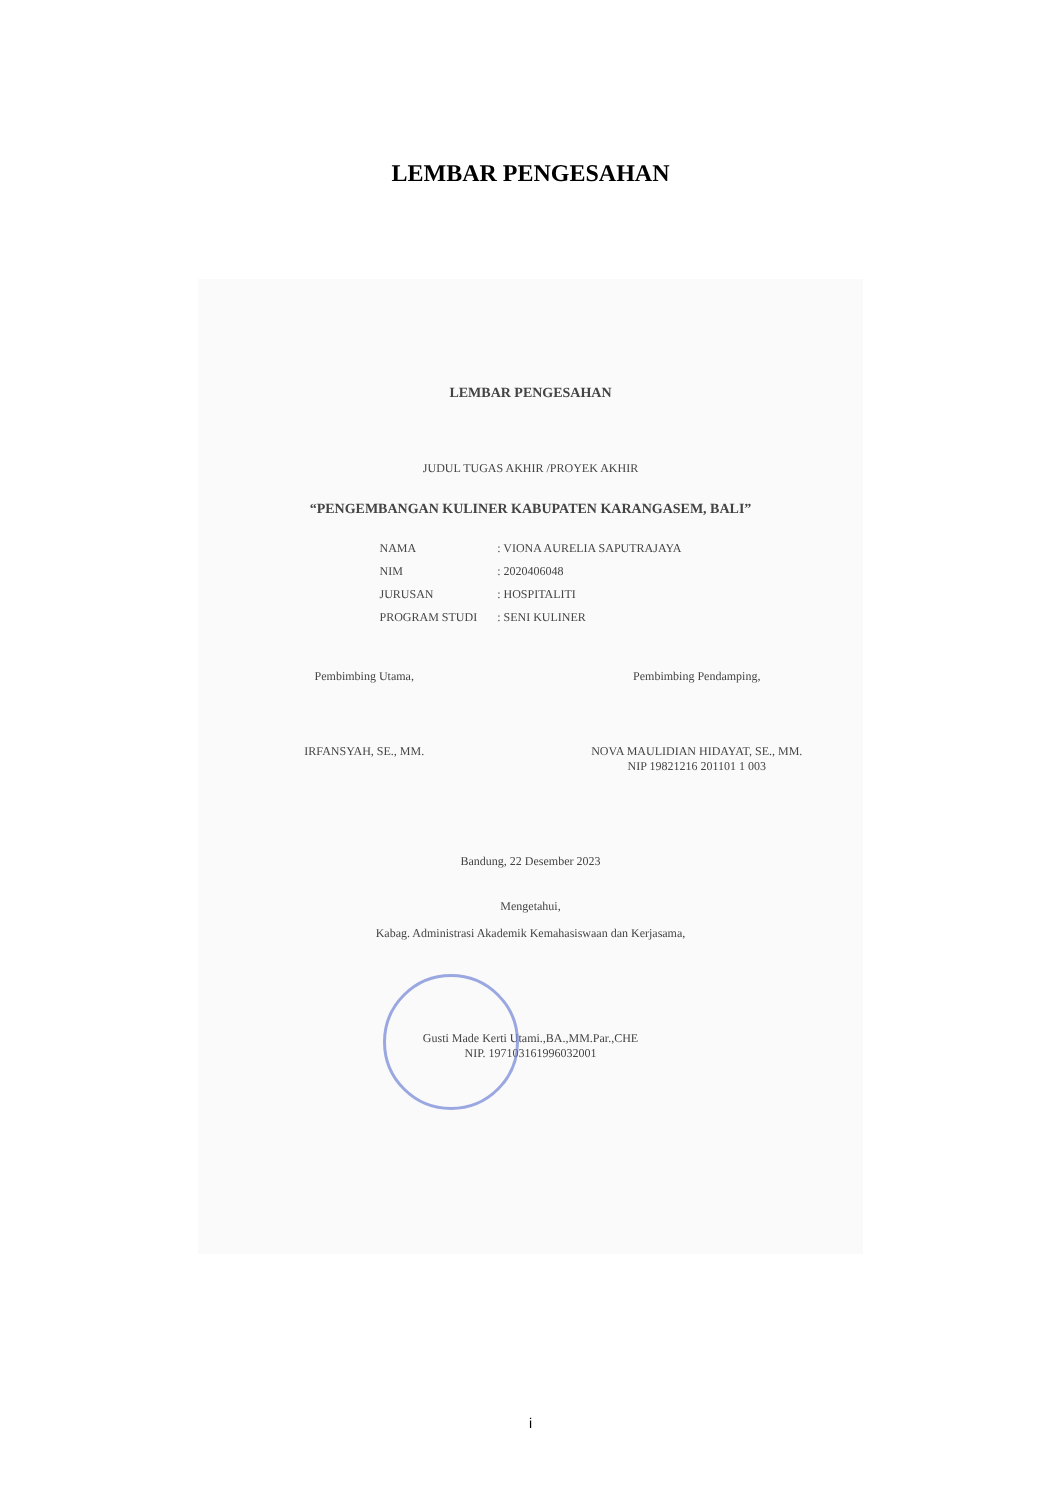LEMBAR PENGESAHAN
LEMBAR PENGESAHAN
JUDUL TUGAS AKHIR /PROYEK AKHIR
“PENGEMBANGAN KULINER KABUPATEN KARANGASEM, BALI”
| NAMA | : VIONA AURELIA SAPUTRAJAYA |
| NIM | : 2020406048 |
| JURUSAN | : HOSPITALITI |
| PROGRAM STUDI | : SENI KULINER |
Pembimbing Utama,
IRFANSYAH, SE., MM.
Pembimbing Pendamping,
NOVA MAULIDIAN HIDAYAT, SE., MM.
NIP 19821216 201101 1 003
Bandung, 22 Desember 2023
Mengetahui,
Kabag. Administrasi Akademik Kemahasiswaan dan Kerjasama,
Gusti Made Kerti Utami.,BA.,MM.Par.,CHE
NIP. 197103161996032001
i